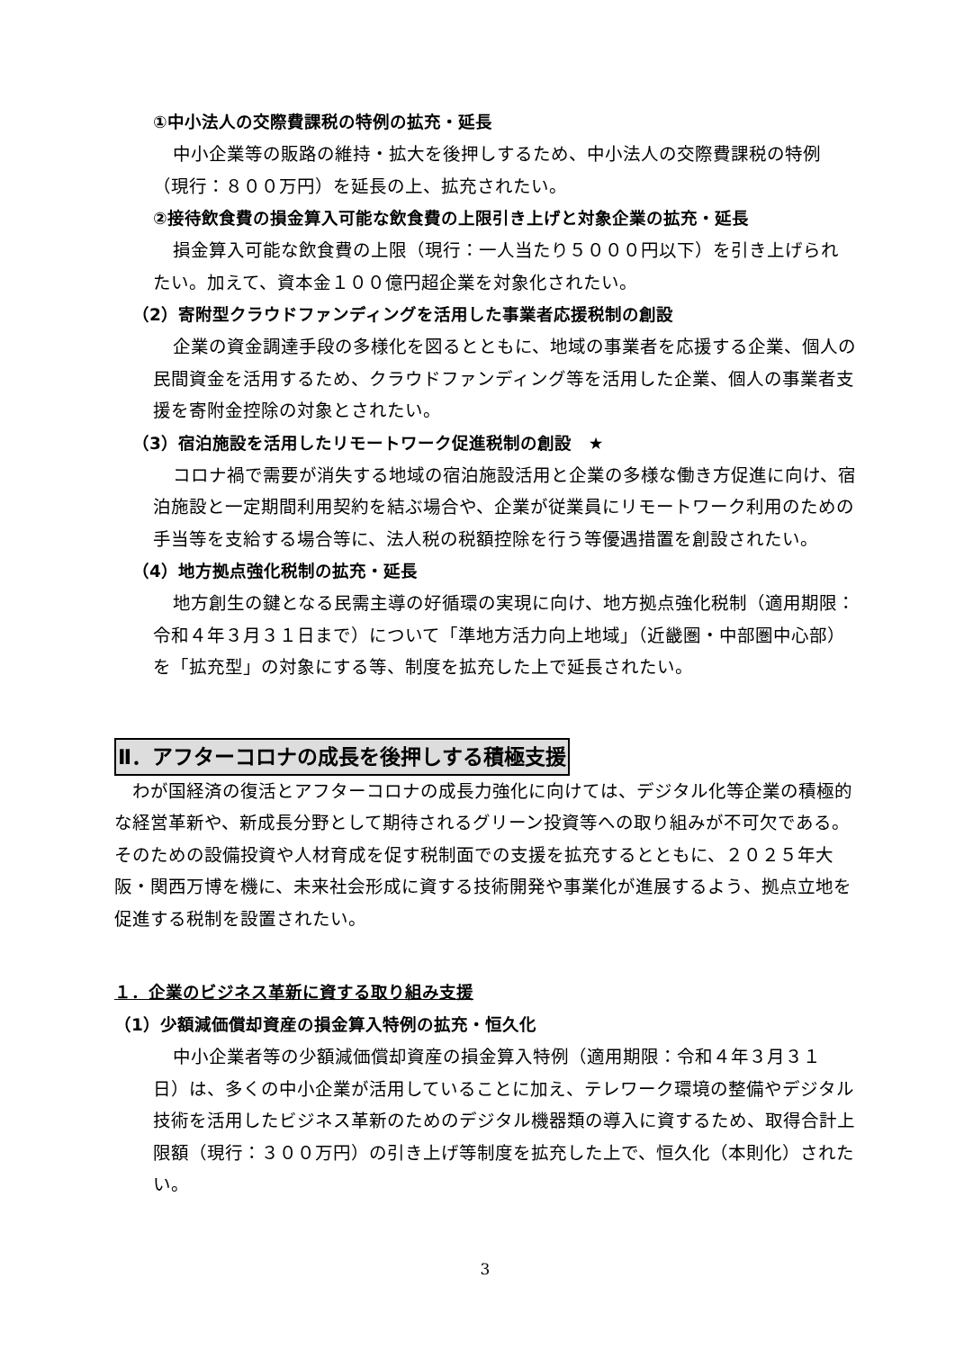①中小法人の交際費課税の特例の拡充・延長
中小企業等の販路の維持・拡大を後押しするため、中小法人の交際費課税の特例（現行：８００万円）を延長の上、拡充されたい。
②接待飲食費の損金算入可能な飲食費の上限引き上げと対象企業の拡充・延長
損金算入可能な飲食費の上限（現行：一人当たり５０００円以下）を引き上げられたい。加えて、資本金１００億円超企業を対象化されたい。
（2）寄附型クラウドファンディングを活用した事業者応援税制の創設
企業の資金調達手段の多様化を図るとともに、地域の事業者を応援する企業、個人の民間資金を活用するため、クラウドファンディング等を活用した企業、個人の事業者支援を寄附金控除の対象とされたい。
（3）宿泊施設を活用したリモートワーク促進税制の創設　★
コロナ禍で需要が消失する地域の宿泊施設活用と企業の多様な働き方促進に向け、宿泊施設と一定期間利用契約を結ぶ場合や、企業が従業員にリモートワーク利用のための手当等を支給する場合等に、法人税の税額控除を行う等優遇措置を創設されたい。
（4）地方拠点強化税制の拡充・延長
地方創生の鍵となる民需主導の好循環の実現に向け、地方拠点強化税制（適用期限：令和４年３月３１日まで）について「準地方活力向上地域」（近畿圏・中部圏中心部）を「拡充型」の対象にする等、制度を拡充した上で延長されたい。
Ⅱ．アフターコロナの成長を後押しする積極支援
わが国経済の復活とアフターコロナの成長力強化に向けては、デジタル化等企業の積極的な経営革新や、新成長分野として期待されるグリーン投資等への取り組みが不可欠である。そのための設備投資や人材育成を促す税制面での支援を拡充するとともに、２０２５年大阪・関西万博を機に、未来社会形成に資する技術開発や事業化が進展するよう、拠点立地を促進する税制を設置されたい。
１．企業のビジネス革新に資する取り組み支援
（1）少額減価償却資産の損金算入特例の拡充・恒久化
中小企業者等の少額減価償却資産の損金算入特例（適用期限：令和４年３月３１日）は、多くの中小企業が活用していることに加え、テレワーク環境の整備やデジタル技術を活用したビジネス革新のためのデジタル機器類の導入に資するため、取得合計上限額（現行：３００万円）の引き上げ等制度を拡充した上で、恒久化（本則化）されたい。
3